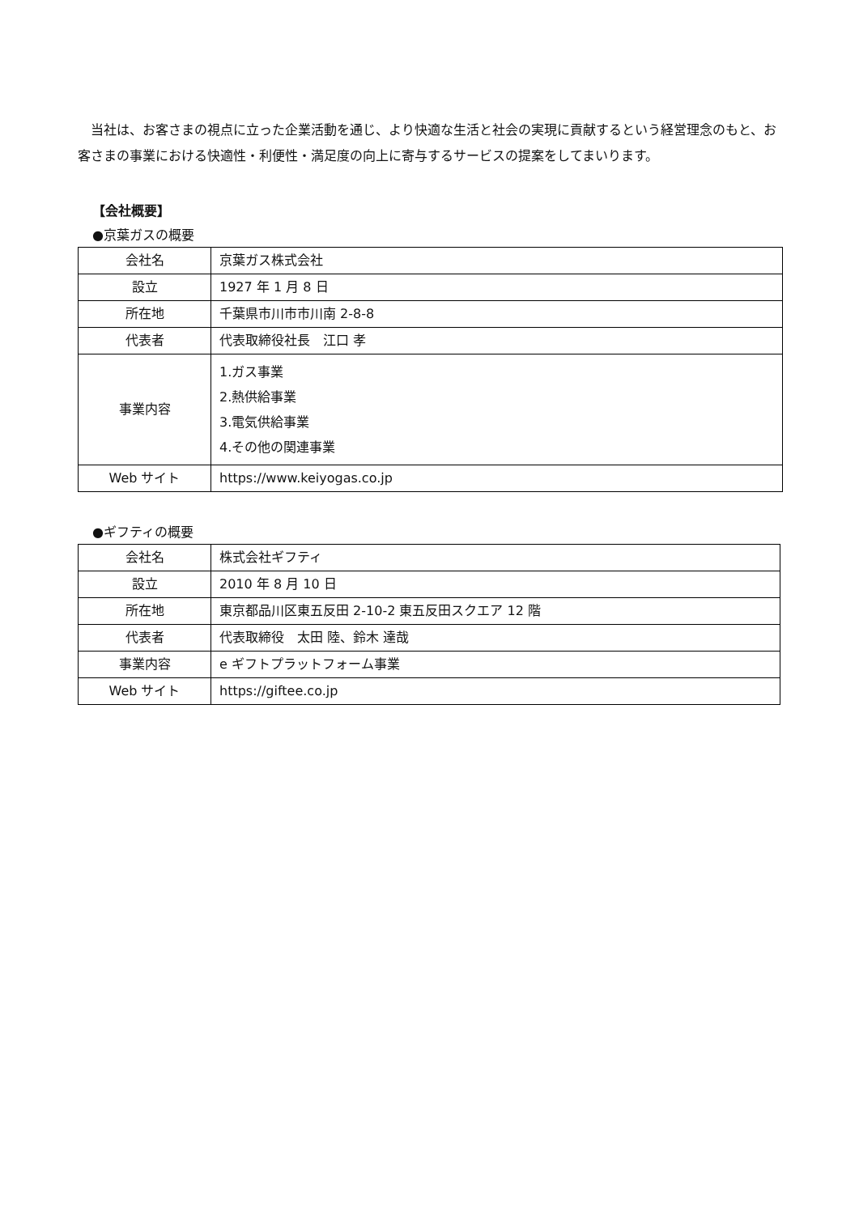当社は、お客さまの視点に立った企業活動を通じ、より快適な生活と社会の実現に貢献するという経営理念のもと、お客さまの事業における快適性・利便性・満足度の向上に寄与するサービスの提案をしてまいります。
【会社概要】
●京葉ガスの概要
| 会社名 | 京葉ガス株式会社 |
| 設立 | 1927 年 1 月 8 日 |
| 所在地 | 千葉県市川市市川南 2-8-8 |
| 代表者 | 代表取締役社長 江口 孝 |
| 事業内容 | 1.ガス事業 2.熱供給事業 3.電気供給事業 4.その他の関連事業 |
| Web サイト | https://www.keiyogas.co.jp |
●ギフティの概要
| 会社名 | 株式会社ギフティ |
| 設立 | 2010 年 8 月 10 日 |
| 所在地 | 東京都品川区東五反田 2-10-2 東五反田スクエア 12 階 |
| 代表者 | 代表取締役 太田 陸、鈴木 達哉 |
| 事業内容 | e ギフトプラットフォーム事業 |
| Web サイト | https://giftee.co.jp |